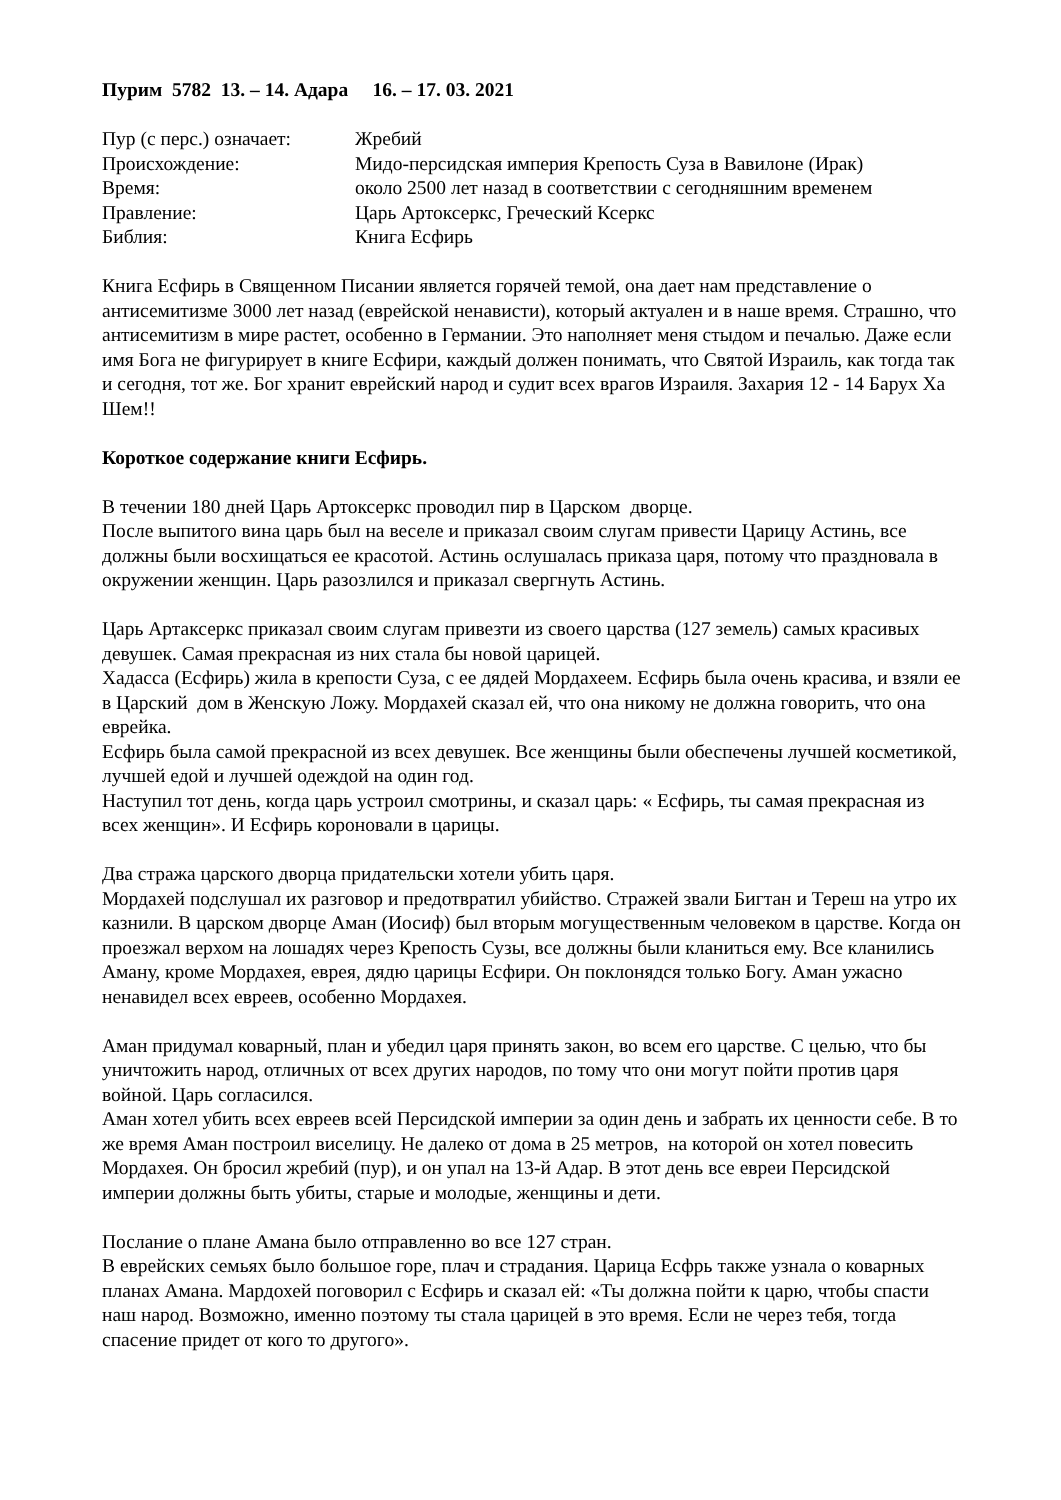Пурим 5782 13. – 14. Адара 16. – 17. 03. 2021
| Пур (с перс.) означает: | Жребий |
| Происхождение: | Мидо-персидская империя Крепость Суза в Вавилоне (Ирак) |
| Время: | около 2500 лет назад в соответствии с сегодняшним временем |
| Правление: | Царь Артоксеркс, Греческий Ксеркс |
| Библия: | Книга Есфирь |
Книга Есфирь в Священном Писании является горячей темой, она дает нам представление о антисемитизме 3000 лет назад (еврейской ненависти), который актуален и в наше время. Страшно, что антисемитизм в мире растет, особенно в Германии. Это наполняет меня стыдом и печалью. Даже если имя Бога не фигурирует в книге Есфири, каждый должен понимать, что Святой Израиль, как тогда так и сегодня, тот же. Бог хранит еврейский народ и судит всех врагов Израиля. Захария 12 - 14 Барух Ха Шем!!
Короткое содержание книги Есфирь.
В течении 180 дней Царь Артоксеркс проводил пир в Царском дворце.
После выпитого вина царь был на веселе и приказал своим слугам привести Царицу Астинь, все должны были восхищаться ее красотой. Астинь ослушалась приказа царя, потому что праздновала в окружении женщин. Царь разозлился и приказал свергнуть Астинь.
Царь Артаксеркс приказал своим слугам привезти из своего царства (127 земель) самых красивых девушек. Самая прекрасная из них стала бы новой царицей.
Хадасса (Есфирь) жила в крепости Суза, с ее дядей Мордахеем. Есфирь была очень красива, и взяли ее в Царский дом в Женскую Ложу. Мордахей сказал ей, что она никому не должна говорить, что она еврейка.
Есфирь была самой прекрасной из всех девушек. Все женщины были обеспечены лучшей косметикой, лучшей едой и лучшей одеждой на один год.
Наступил тот день, когда царь устроил смотрины, и сказал царь: « Есфирь, ты самая прекрасная из всех женщин». И Есфирь короновали в царицы.
Два стража царского дворца придательски хотели убить царя.
Мордахей подслушал их разговор и предотвратил убийство. Стражей звали Бигтан и Тереш на утро их казнили. В царском дворце Аман (Иосиф) был вторым могущественным человеком в царстве. Когда он проезжал верхом на лошадях через Крепость Сузы, все должны были кланиться ему. Все кланились Аману, кроме Мордахея, еврея, дядю царицы Есфири. Он поклонядся только Богу. Аман ужасно ненавидел всех евреев, особенно Мордахея.
Аман придумал коварный, план и убедил царя принять закон, во всем его царстве. С целью, что бы уничтожить народ, отличных от всех других народов, по тому что они могут пойти против царя войной. Царь согласился.
Аман хотел убить всех евреев всей Персидской империи за один день и забрать их ценности себе. В то же время Аман построил виселицу. Не далеко от дома в 25 метров, на которой он хотел повесить Мордахея. Он бросил жребий (пур), и он упал на 13-й Адар. В этот день все евреи Персидской империи должны быть убиты, старые и молодые, женщины и дети.
Послание о плане Амана было отправленно во все 127 стран.
В еврейских семьях было большое горе, плач и страдания. Царица Есфрь также узнала о коварных планах Амана. Мардохей поговорил с Есфирь и сказал ей: «Ты должна пойти к царю, чтобы спасти наш народ. Возможно, именно поэтому ты стала царицей в это время. Если не через тебя, тогда спасение придет от кого то другого».